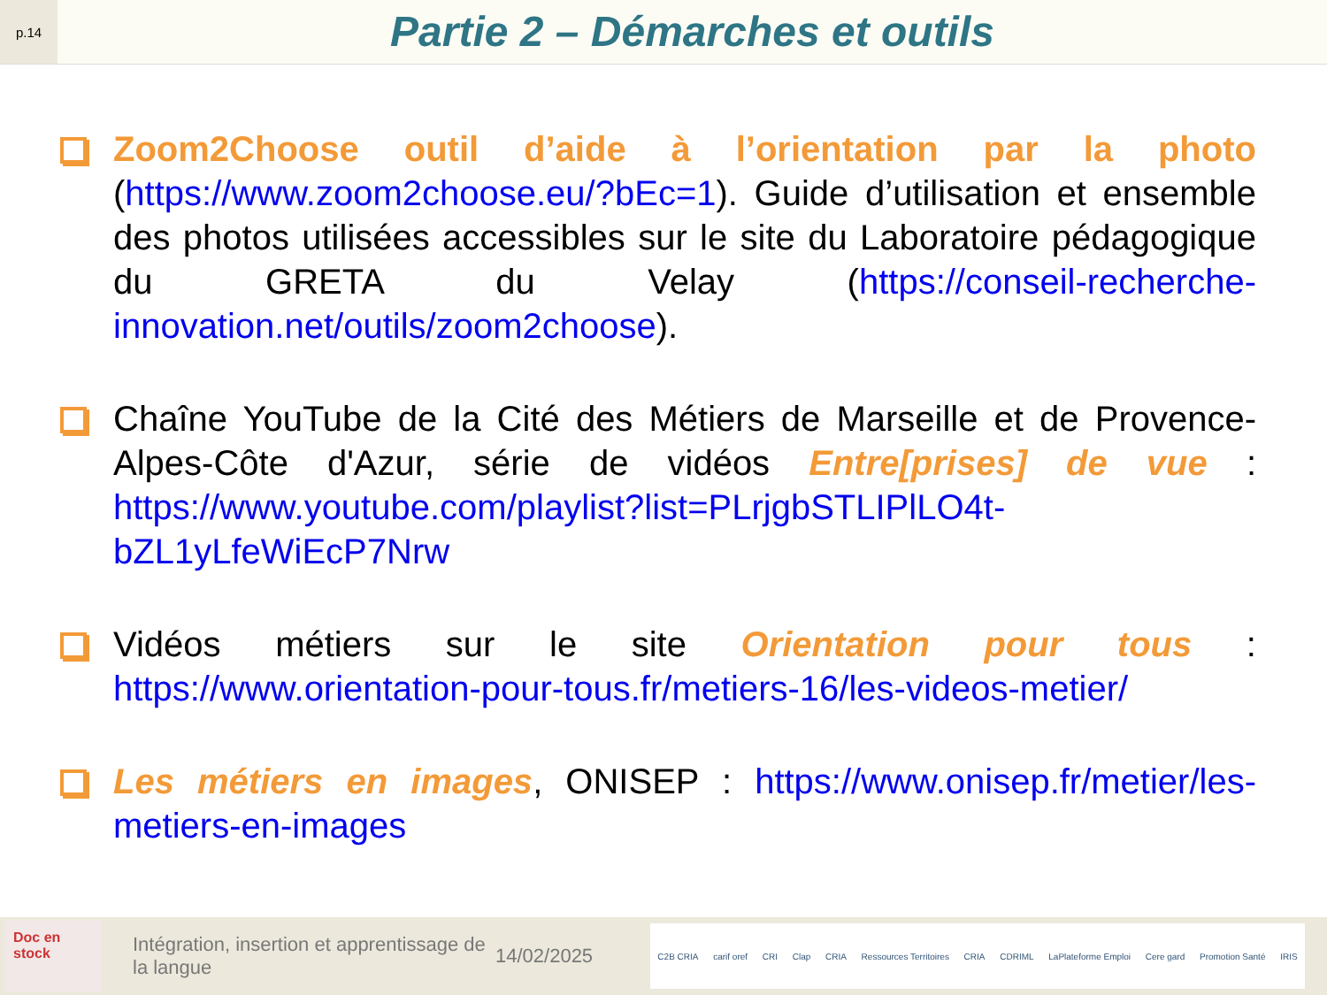p.14
Partie 2 – Démarches et outils
Zoom2Choose outil d’aide à l’orientation par la photo (https://www.zoom2choose.eu/?bEc=1). Guide d’utilisation et ensemble des photos utilisées accessibles sur le site du Laboratoire pédagogique du GRETA du Velay (https://conseil-recherche-innovation.net/outils/zoom2choose).
Chaîne YouTube de la Cité des Métiers de Marseille et de Provence-Alpes-Côte d'Azur, série de vidéos Entre[prises] de vue : https://www.youtube.com/playlist?list=PLrjgbSTLIPlLO4t-bZL1yLfeWiEcP7Nrw
Vidéos métiers sur le site Orientation pour tous : https://www.orientation-pour-tous.fr/metiers-16/les-videos-metier/
Les métiers en images, ONISEP : https://www.onisep.fr/metier/les-metiers-en-images
Doc en stock
Intégration, insertion et apprentissage de la langue
14/02/2025
C2B CRIA carif oref CRI Clap CRIA Ressources Territoires CRIA CDRIML LaPlateforme Emploi Cere gard Promotion Santé IRIS